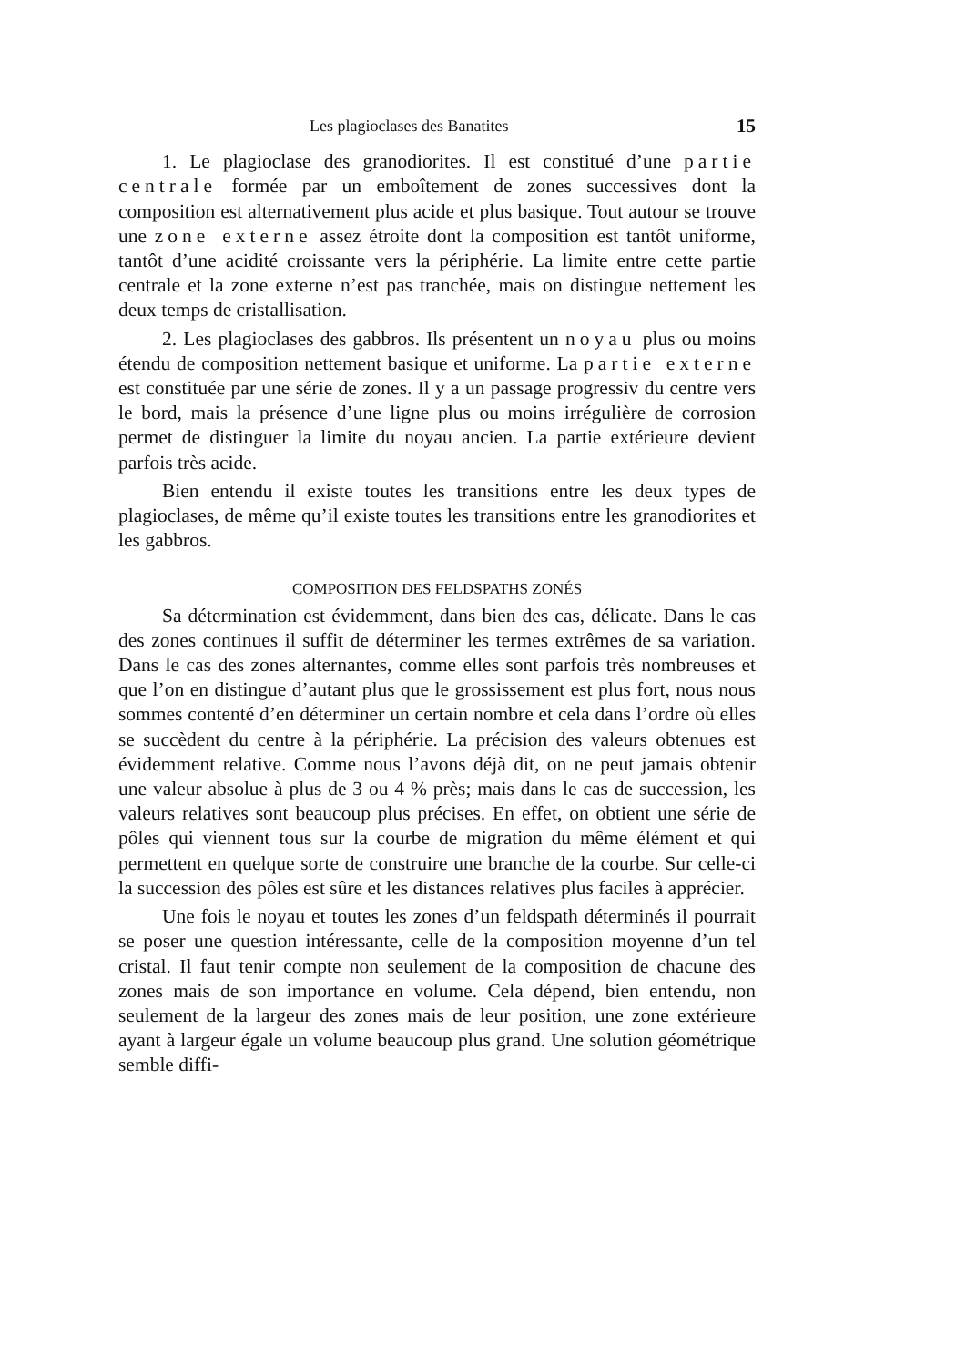Les plagioclases des Banatites 15
1. Le plagioclase des granodiorites. Il est constitué d’une partie centrale formée par un emboîtement de zones successives dont la composition est alternativement plus acide et plus basique. Tout autour se trouve une zone externe assez étroite dont la composition est tantôt uniforme, tantôt d’une acidité croissante vers la périphérie. La limite entre cette partie centrale et la zone externe n’est pas tranchée, mais on distingue nettement les deux temps de cristallisation.
2. Les plagioclases des gabbros. Ils présentent un noyau plus ou moins étendu de composition nettement basique et uniforme. La partie externe est constituée par une série de zones. Il y a un passage progressiv du centre vers le bord, mais la présence d’une ligne plus ou moins irrégulière de corrosion permet de distinguer la limite du noyau ancien. La partie extérieure devient parfois très acide.
Bien entendu il existe toutes les transitions entre les deux types de plagioclases, de même qu’il existe toutes les transitions entre les granodiorites et les gabbros.
COMPOSITION DES FELDSPATHS ZONÉS
Sa détermination est évidemment, dans bien des cas, délicate. Dans le cas des zones continues il suffit de déterminer les termes extrêmes de sa variation. Dans le cas des zones alternantes, comme elles sont parfois très nombreuses et que l’on en distingue d’autant plus que le grossissement est plus fort, nous nous sommes contenté d’en déterminer un certain nombre et cela dans l’ordre où elles se succèdent du centre à la périphérie. La précision des valeurs obtenues est évidemment relative. Comme nous l’avons déjà dit, on ne peut jamais obtenir une valeur absolue à plus de 3 ou 4 % près; mais dans le cas de succession, les valeurs relatives sont beaucoup plus précises. En effet, on obtient une série de pôles qui viennent tous sur la courbe de migration du même élément et qui permettent en quelque sorte de construire une branche de la courbe. Sur celle-ci la succession des pôles est sûre et les distances relatives plus faciles à apprécier.
Une fois le noyau et toutes les zones d’un feldspath déterminés il pourrait se poser une question intéressante, celle de la composition moyenne d’un tel cristal. Il faut tenir compte non seulement de la composition de chacune des zones mais de son importance en volume. Cela dépend, bien entendu, non seulement de la largeur des zones mais de leur position, une zone extérieure ayant à largeur égale un volume beaucoup plus grand. Une solution géométrique semble diffi-